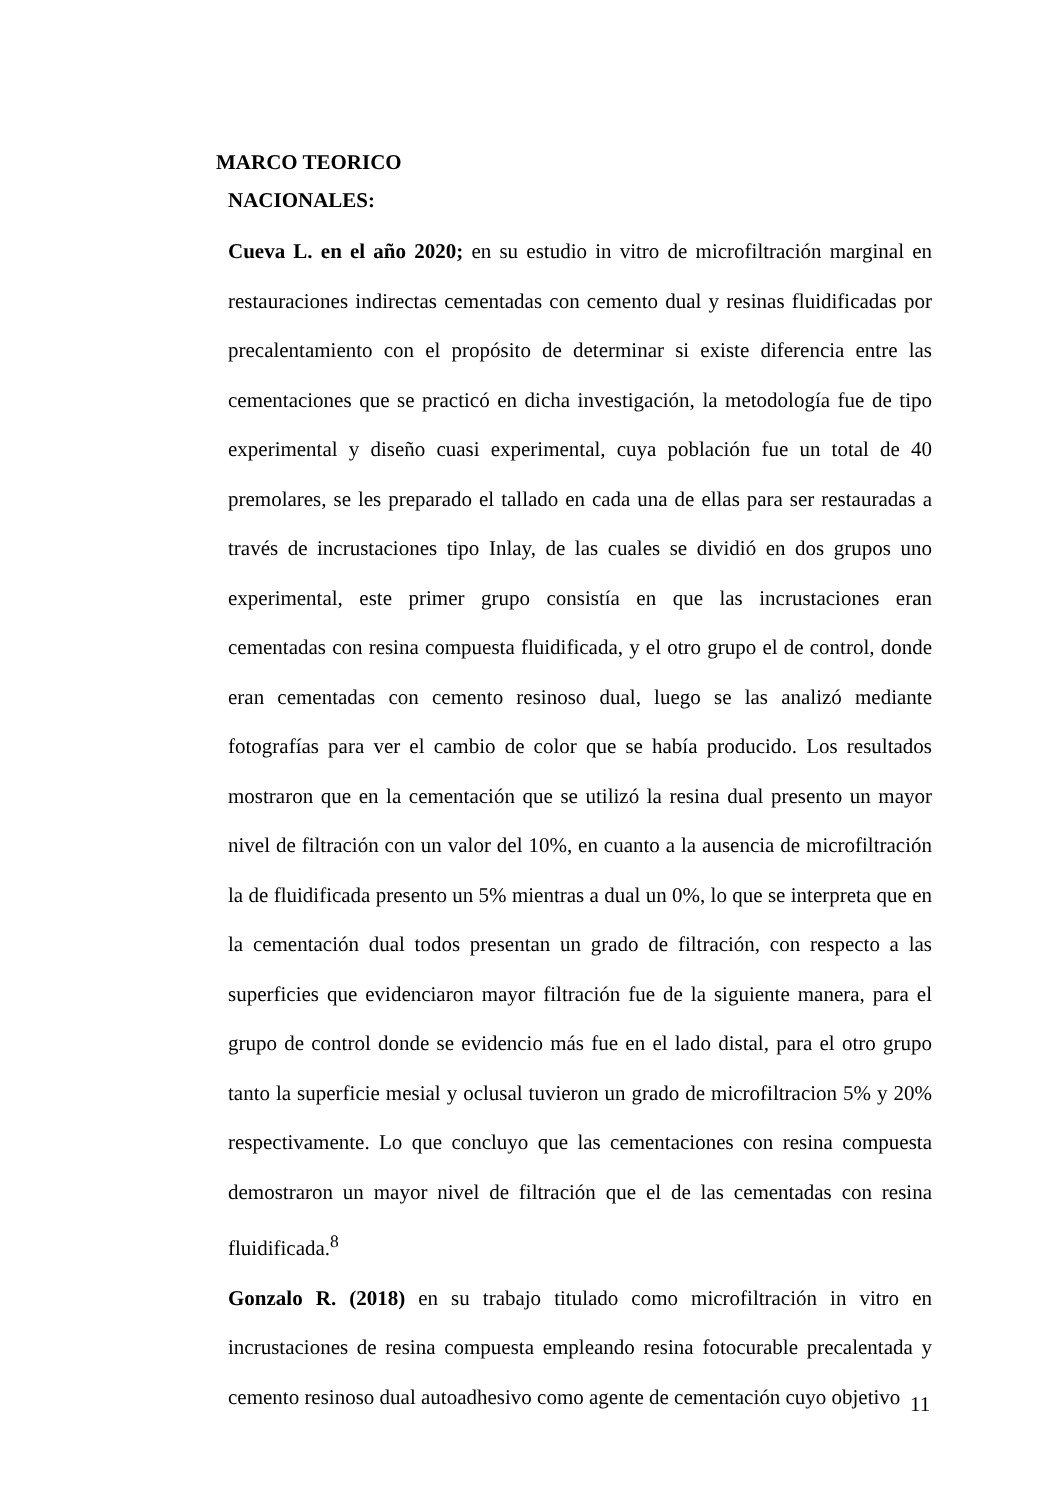MARCO TEORICO
NACIONALES:
Cueva L. en el año 2020; en su estudio in vitro de microfiltración marginal en restauraciones indirectas cementadas con cemento dual y resinas fluidificadas por precalentamiento con el propósito de determinar si existe diferencia entre las cementaciones que se practicó en dicha investigación, la metodología fue de tipo experimental y diseño cuasi experimental, cuya población fue un total de 40 premolares, se les preparado el tallado en cada una de ellas para ser restauradas a través de incrustaciones tipo Inlay, de las cuales se dividió en dos grupos uno experimental, este primer grupo consistía en que las incrustaciones eran cementadas con resina compuesta fluidificada, y el otro grupo el de control, donde eran cementadas con cemento resinoso dual, luego se las analizó mediante fotografías para ver el cambio de color que se había producido. Los resultados mostraron que en la cementación que se utilizó la resina dual presento un mayor nivel de filtración con un valor del 10%, en cuanto a la ausencia de microfiltración la de fluidificada presento un 5% mientras a dual un 0%, lo que se interpreta que en la cementación dual todos presentan un grado de filtración, con respecto a las superficies que evidenciaron mayor filtración fue de la siguiente manera, para el grupo de control donde se evidencio más fue en el lado distal, para el otro grupo tanto la superficie mesial y oclusal tuvieron un grado de microfiltracion 5% y 20% respectivamente. Lo que concluyo que las cementaciones con resina compuesta demostraron un mayor nivel de filtración que el de las cementadas con resina fluidificada.<sup>8</sup>
Gonzalo R. (2018) en su trabajo titulado como microfiltración in vitro en incrustaciones de resina compuesta empleando resina fotocurable precalentada y cemento resinoso dual autoadhesivo como agente de cementación cuyo objetivo
11